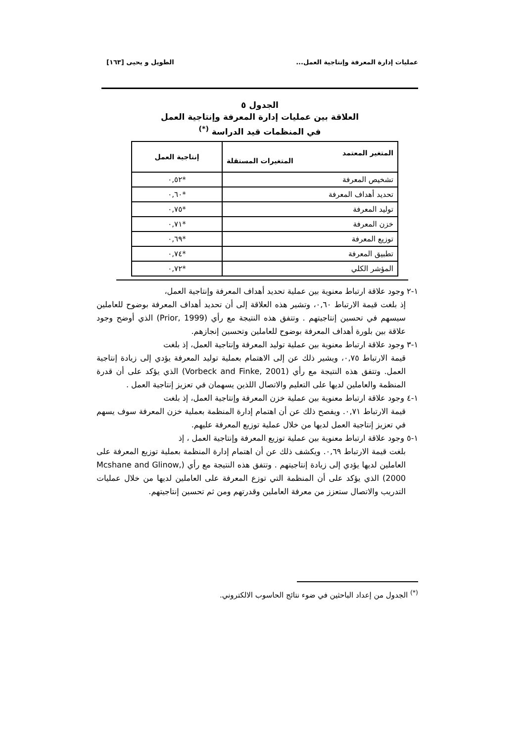عمليات إدارة المعرفة وإنتاجية العمل... الطويل و يحيى [١٦٣]
الجدول ٥
العلاقة بين عمليات إدارة المعرفة وإنتاجية العمل
في المنظمات قيد الدراسة <sup>(*)</sup>
| المتغير المعتمد المتغيرات المستقلة | إنتاجية العمل |
| --- | --- |
| تشخيص المعرفة | *٠,٥٢ |
| تحديد أهداف المعرفة | *٠,٦٠ |
| توليد المعرفة | *٠,٧٥ |
| خزن المعرفة | *٠,٧١ |
| توزيع المعرفة | *٠,٦٩ |
| تطبيق المعرفة | *٠,٧٤ |
| المؤشر الكلي | *٠,٧٢ |
١-٢ وجود علاقة ارتباط معنوية بين عملية تحديد أهداف المعرفة وإنتاجية العمل،
إذ بلغت قيمة الارتباط ٠,٦٠، وتشير هذه العلاقة إلى أن تحديد أهداف المعرفة بوضوح للعاملين سيسهم في تحسين إنتاجيتهم . وتتفق هذه النتيجة مع رأي (Prior, 1999) الذي أوضح وجود علاقة بين بلورة أهداف المعرفة بوضوح للعاملين وتحسين إنجازهم.
١-٣ وجود علاقة ارتباط معنوية بين عملية توليد المعرفة وإنتاجية العمل، إذ بلغت
قيمة الارتباط ٠,٧٥، ويشير ذلك عن إلى الاهتمام بعملية توليد المعرفة يؤدي إلى زيادة إنتاجية العمل. وتتفق هذه النتيجة مع رأي (Vorbeck and Finke, 2001) الذي يؤكد على أن قدرة المنظمة والعاملين لديها على التعليم والاتصال اللذين يسهمان في تعزيز إنتاجية العمل .
١-٤ وجود علاقة ارتباط معنوية بين عملية خزن المعرفة وإنتاجية العمل، إذ بلغت
قيمة الارتباط ٠,٧١. ويفصح ذلك عن أن اهتمام إدارة المنظمة بعملية خزن المعرفة سوف يسهم في تعزيز إنتاجية العمل لديها من خلال عملية توزيع المعرفة عليهم.
١-٥ وجود علاقة ارتباط معنوية بين عملية توزيع المعرفة وإنتاجية العمل ، إذ
بلغت قيمة الارتباط ٠,٦٩. ويكشف ذلك عن أن اهتمام إدارة المنظمة بعملية توزيع المعرفة على العاملين لديها يؤدي إلى زيادة إنتاجيتهم . وتتفق هذه النتيجة مع رأي (Mcshane and Glinow, 2000) الذي يؤكد على أن المنظمة التي توزع المعرفة على العاملين لديها من خلال عمليات التدريب والاتصال ستعزز من معرفة العاملين وقدرتهم ومن ثم تحسين إنتاجيتهم.
<sup>(*)</sup> الجدول من إعداد الباحثين في ضوء نتائج الحاسوب الالكتروني.